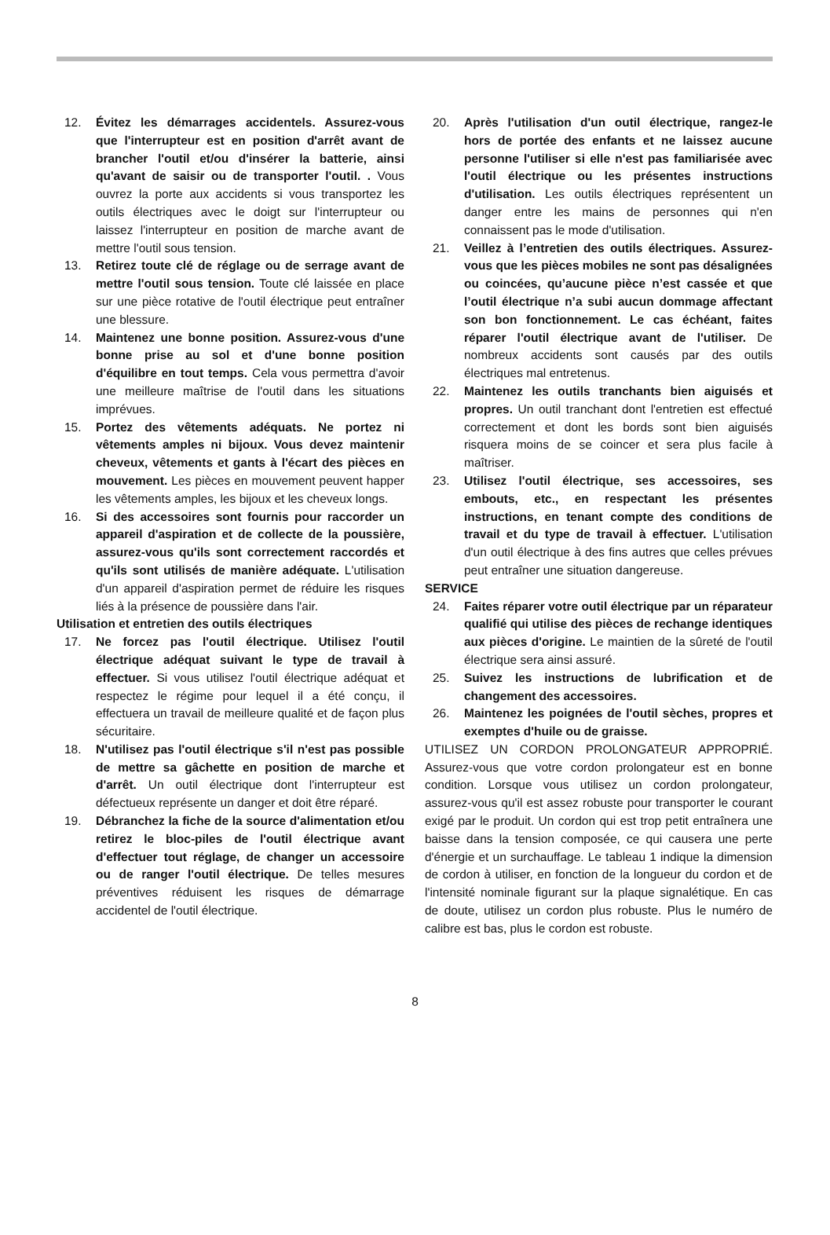12. Évitez les démarrages accidentels. Assurez-vous que l'interrupteur est en position d'arrêt avant de brancher l'outil et/ou d'insérer la batterie, ainsi qu'avant de saisir ou de transporter l'outil. . Vous ouvrez la porte aux accidents si vous transportez les outils électriques avec le doigt sur l'interrupteur ou laissez l'interrupteur en position de marche avant de mettre l'outil sous tension.
13. Retirez toute clé de réglage ou de serrage avant de mettre l'outil sous tension. Toute clé laissée en place sur une pièce rotative de l'outil électrique peut entraîner une blessure.
14. Maintenez une bonne position. Assurez-vous d'une bonne prise au sol et d'une bonne position d'équilibre en tout temps. Cela vous permettra d'avoir une meilleure maîtrise de l'outil dans les situations imprévues.
15. Portez des vêtements adéquats. Ne portez ni vêtements amples ni bijoux. Vous devez maintenir cheveux, vêtements et gants à l'écart des pièces en mouvement. Les pièces en mouvement peuvent happer les vêtements amples, les bijoux et les cheveux longs.
16. Si des accessoires sont fournis pour raccorder un appareil d'aspiration et de collecte de la poussière, assurez-vous qu'ils sont correctement raccordés et qu'ils sont utilisés de manière adéquate. L'utilisation d'un appareil d'aspiration permet de réduire les risques liés à la présence de poussière dans l'air.
Utilisation et entretien des outils électriques
17. Ne forcez pas l'outil électrique. Utilisez l'outil électrique adéquat suivant le type de travail à effectuer. Si vous utilisez l'outil électrique adéquat et respectez le régime pour lequel il a été conçu, il effectuera un travail de meilleure qualité et de façon plus sécuritaire.
18. N'utilisez pas l'outil électrique s'il n'est pas possible de mettre sa gâchette en position de marche et d'arrêt. Un outil électrique dont l'interrupteur est défectueux représente un danger et doit être réparé.
19. Débranchez la fiche de la source d'alimentation et/ou retirez le bloc-piles de l'outil électrique avant d'effectuer tout réglage, de changer un accessoire ou de ranger l'outil électrique. De telles mesures préventives réduisent les risques de démarrage accidentel de l'outil électrique.
20. Après l'utilisation d'un outil électrique, rangez-le hors de portée des enfants et ne laissez aucune personne l'utiliser si elle n'est pas familiarisée avec l'outil électrique ou les présentes instructions d'utilisation. Les outils électriques représentent un danger entre les mains de personnes qui n'en connaissent pas le mode d'utilisation.
21. Veillez à l’entretien des outils électriques. Assurez-vous que les pièces mobiles ne sont pas désalignées ou coincées, qu’aucune pièce n’est cassée et que l’outil électrique n’a subi aucun dommage affectant son bon fonctionnement. Le cas échéant, faites réparer l'outil électrique avant de l'utiliser. De nombreux accidents sont causés par des outils électriques mal entretenus.
22. Maintenez les outils tranchants bien aiguisés et propres. Un outil tranchant dont l'entretien est effectué correctement et dont les bords sont bien aiguisés risquera moins de se coincer et sera plus facile à maîtriser.
23. Utilisez l'outil électrique, ses accessoires, ses embouts, etc., en respectant les présentes instructions, en tenant compte des conditions de travail et du type de travail à effectuer. L'utilisation d'un outil électrique à des fins autres que celles prévues peut entraîner une situation dangereuse.
SERVICE
24. Faites réparer votre outil électrique par un réparateur qualifié qui utilise des pièces de rechange identiques aux pièces d'origine. Le maintien de la sûreté de l'outil électrique sera ainsi assuré.
25. Suivez les instructions de lubrification et de changement des accessoires.
26. Maintenez les poignées de l'outil sèches, propres et exemptes d'huile ou de graisse.
UTILISEZ UN CORDON PROLONGATEUR APPROPRIÉ. Assurez-vous que votre cordon prolongateur est en bonne condition. Lorsque vous utilisez un cordon prolongateur, assurez-vous qu'il est assez robuste pour transporter le courant exigé par le produit. Un cordon qui est trop petit entraînera une baisse dans la tension composée, ce qui causera une perte d'énergie et un surchauffage. Le tableau 1 indique la dimension de cordon à utiliser, en fonction de la longueur du cordon et de l'intensité nominale figurant sur la plaque signalétique. En cas de doute, utilisez un cordon plus robuste. Plus le numéro de calibre est bas, plus le cordon est robuste.
8